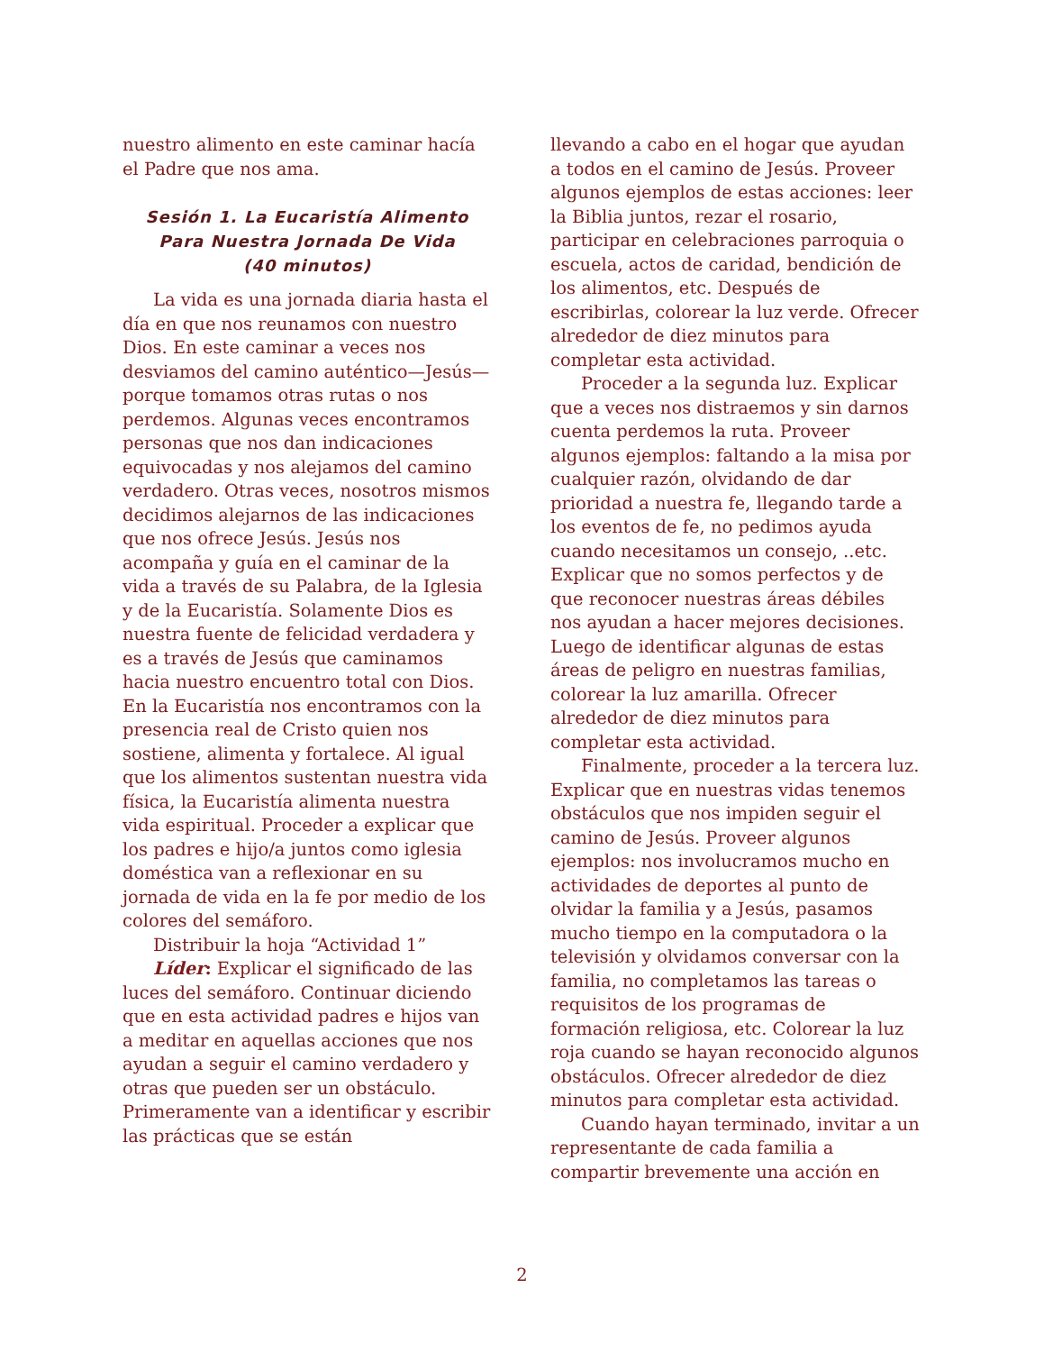nuestro alimento en este caminar hacía el Padre que nos ama.
Sesión 1. La Eucaristía Alimento Para Nuestra Jornada De Vida
(40 minutos)
La vida es una jornada diaria hasta el día en que nos reunamos con nuestro Dios. En este caminar a veces nos desviamos del camino auténtico—Jesús—porque tomamos otras rutas o nos perdemos. Algunas veces encontramos personas que nos dan indicaciones equivocadas y nos alejamos del camino verdadero. Otras veces, nosotros mismos decidimos alejarnos de las indicaciones que nos ofrece Jesús. Jesús nos acompaña y guía en el caminar de la vida a través de su Palabra, de la Iglesia y de la Eucaristía. Solamente Dios es nuestra fuente de felicidad verdadera y es a través de Jesús que caminamos hacia nuestro encuentro total con Dios. En la Eucaristía nos encontramos con la presencia real de Cristo quien nos sostiene, alimenta y fortalece. Al igual que los alimentos sustentan nuestra vida física, la Eucaristía alimenta nuestra vida espiritual. Proceder a explicar que los padres e hijo/a juntos como iglesia doméstica van a reflexionar en su jornada de vida en la fe por medio de los colores del semáforo.
Distribuir la hoja “Actividad 1”
Líder: Explicar el significado de las luces del semáforo. Continuar diciendo que en esta actividad padres e hijos van a meditar en aquellas acciones que nos ayudan a seguir el camino verdadero y otras que pueden ser un obstáculo. Primeramente van a identificar y escribir las prácticas que se están
llevando a cabo en el hogar que ayudan a todos en el camino de Jesús. Proveer algunos ejemplos de estas acciones: leer la Biblia juntos, rezar el rosario, participar en celebraciones parroquia o escuela, actos de caridad, bendición de los alimentos, etc. Después de escribirlas, colorear la luz verde. Ofrecer alrededor de diez minutos para completar esta actividad.
Proceder a la segunda luz. Explicar que a veces nos distraemos y sin darnos cuenta perdemos la ruta. Proveer algunos ejemplos: faltando a la misa por cualquier razón, olvidando de dar prioridad a nuestra fe, llegando tarde a los eventos de fe, no pedimos ayuda cuando necesitamos un consejo, ..etc. Explicar que no somos perfectos y de que reconocer nuestras áreas débiles nos ayudan a hacer mejores decisiones. Luego de identificar algunas de estas áreas de peligro en nuestras familias, colorear la luz amarilla. Ofrecer alrededor de diez minutos para completar esta actividad.
Finalmente, proceder a la tercera luz. Explicar que en nuestras vidas tenemos obstáculos que nos impiden seguir el camino de Jesús. Proveer algunos ejemplos: nos involucramos mucho en actividades de deportes al punto de olvidar la familia y a Jesús, pasamos mucho tiempo en la computadora o la televisión y olvidamos conversar con la familia, no completamos las tareas o requisitos de los programas de formación religiosa, etc. Colorear la luz roja cuando se hayan reconocido algunos obstáculos. Ofrecer alrededor de diez minutos para completar esta actividad.
Cuando hayan terminado, invitar a un representante de cada familia a compartir brevemente una acción en
2